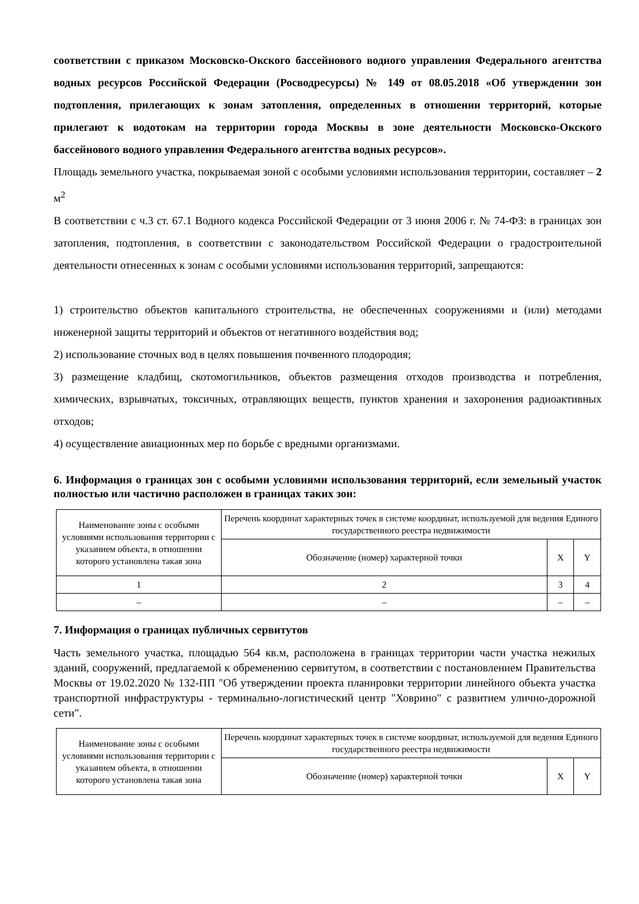соответствии с приказом Московско-Окского бассейнового водного управления Федерального агентства водных ресурсов Российской Федерации (Росводресурсы) № 149 от 08.05.2018 «Об утверждении зон подтопления, прилегающих к зонам затопления, определенных в отношении территорий, которые прилегают к водотокам на территории города Москвы в зоне деятельности Московско-Окского бассейнового водного управления Федерального агентства водных ресурсов».
Площадь земельного участка, покрываемая зоной с особыми условиями использования территории, составляет – 2 м<sup>2</sup>
В соответствии с ч.3 ст. 67.1 Водного кодекса Российской Федерации от 3 июня 2006 г. № 74-ФЗ: в границах зон затопления, подтопления, в соответствии с законодательством Российской Федерации о градостроительной деятельности отнесенных к зонам с особыми условиями использования территорий, запрещаются:
1) строительство объектов капитального строительства, не обеспеченных сооружениями и (или) методами инженерной защиты территорий и объектов от негативного воздействия вод;
2) использование сточных вод в целях повышения почвенного плодородия;
3) размещение кладбищ, скотомогильников, объектов размещения отходов производства и потребления, химических, взрывчатых, токсичных, отравляющих веществ, пунктов хранения и захоронения радиоактивных отходов;
4) осуществление авиационных мер по борьбе с вредными организмами.
6. Информация о границах зон с особыми условиями использования территорий, если земельный участок полностью или частично расположен в границах таких зон:
| Наименование зоны с особыми условиями использования территории с указанием объекта, в отношении которого установлена такая зона | Перечень координат характерных точек в системе координат, используемой для ведения Единого государственного реестра недвижимости | | |
| --- | --- | --- | --- |
| | Обозначение (номер) характерной точки | X | Y |
| 1 | 2 | 3 | 4 |
| – | – | – | – |
7. Информация о границах публичных сервитутов
Часть земельного участка, площадью 564 кв.м, расположена в границах территории части участка нежилых зданий, сооружений, предлагаемой к обременению сервитутом, в соответствии с постановлением Правительства Москвы от 19.02.2020 № 132-ПП "Об утверждении проекта планировки территории линейного объекта участка транспортной инфраструктуры - терминально-логистический центр "Ховрино" с развитием улично-дорожной сети".
| Наименование зоны с особыми условиями использования территории с указанием объекта, в отношении которого установлена такая зона | Перечень координат характерных точек в системе координат, используемой для ведения Единого государственного реестра недвижимости | | |
| --- | --- | --- | --- |
| | Обозначение (номер) характерной точки | X | Y |